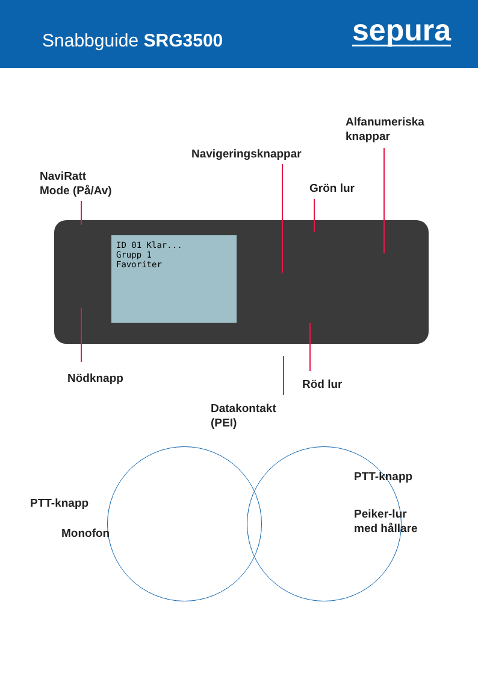Snabbguide SRG3500
sepura
Alfanumeriska
knappar
Navigeringsknappar
NaviRatt
Mode (På/Av)
Grön lur
ID 01 Klar...
Grupp 1
Favoriter
Nödknapp Röd lur
Datakontakt
(PEI)
PTT-knapp
Monofon
PTT-knapp
Peiker-lur
med hållare